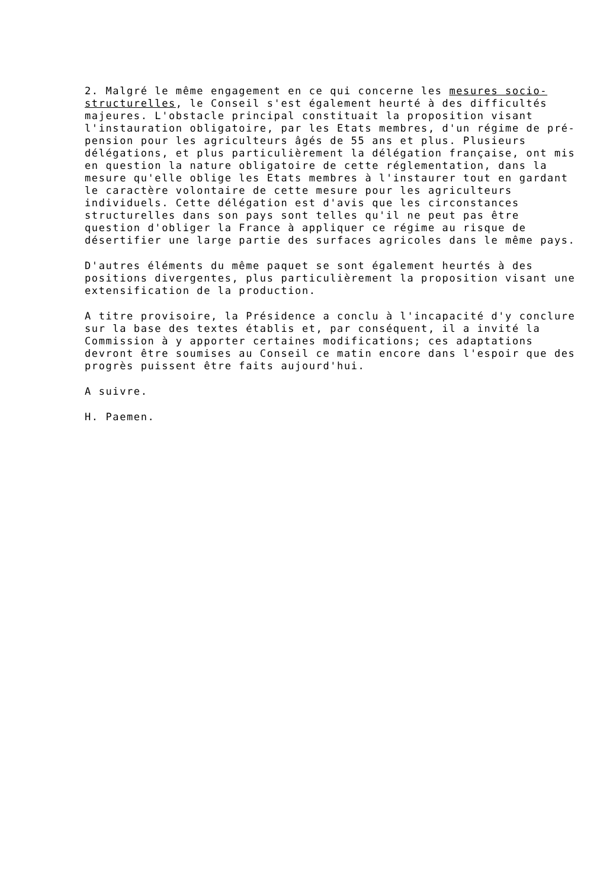2. Malgré le même engagement en ce qui concerne les mesures socio-structurelles, le Conseil s'est également heurté à des difficultés majeures. L'obstacle principal constituait la proposition visant l'instauration obligatoire, par les Etats membres, d'un régime de pré-pension pour les agriculteurs âgés de 55 ans et plus. Plusieurs délégations, et plus particulièrement la délégation française, ont mis en question la nature obligatoire de cette réglementation, dans la mesure qu'elle oblige les Etats membres à l'instaurer tout en gardant le caractère volontaire de cette mesure pour les agriculteurs individuels. Cette délégation est d'avis que les circonstances structurelles dans son pays sont telles qu'il ne peut pas être question d'obliger la France à appliquer ce régime au risque de désertifier une large partie des surfaces agricoles dans le même pays.
D'autres éléments du même paquet se sont également heurtés à des positions divergentes, plus particulièrement la proposition visant une extensification de la production.
A titre provisoire, la Présidence a conclu à l'incapacité d'y conclure sur la base des textes établis et, par conséquent, il a invité la Commission à y apporter certaines modifications; ces adaptations devront être soumises au Conseil ce matin encore dans l'espoir que des progrès puissent être faits aujourd'hui.
A suivre.
H. Paemen.